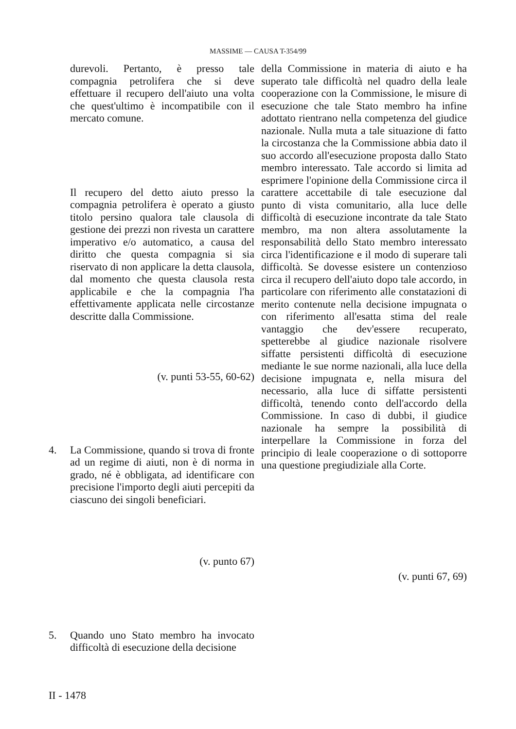MASSIME — CAUSA T-354/99
durevoli. Pertanto, è presso tale compagnia petrolifera che si deve effettuare il recupero dell'aiuto una volta che quest'ultimo è incompatibile con il mercato comune.
Il recupero del detto aiuto presso la compagnia petrolifera è operato a giusto titolo persino qualora tale clausola di gestione dei prezzi non rivesta un carattere imperativo e/o automatico, a causa del diritto che questa compagnia si sia riservato di non applicare la detta clausola, dal momento che questa clausola resta applicabile e che la compagnia l'ha effettivamente applicata nelle circostanze descritte dalla Commissione.
(v. punti 53-55, 60-62)
4. La Commissione, quando si trova di fronte ad un regime di aiuti, non è di norma in grado, né è obbligata, ad identificare con precisione l'importo degli aiuti percepiti da ciascuno dei singoli beneficiari.
(v. punto 67)
5. Quando uno Stato membro ha invocato difficoltà di esecuzione della decisione
della Commissione in materia di aiuto e ha superato tale difficoltà nel quadro della leale cooperazione con la Commissione, le misure di esecuzione che tale Stato membro ha infine adottato rientrano nella competenza del giudice nazionale. Nulla muta a tale situazione di fatto la circostanza che la Commissione abbia dato il suo accordo all'esecuzione proposta dallo Stato membro interessato. Tale accordo si limita ad esprimere l'opinione della Commissione circa il carattere accettabile di tale esecuzione dal punto di vista comunitario, alla luce delle difficoltà di esecuzione incontrate da tale Stato membro, ma non altera assolutamente la responsabilità dello Stato membro interessato circa l'identificazione e il modo di superare tali difficoltà. Se dovesse esistere un contenzioso circa il recupero dell'aiuto dopo tale accordo, in particolare con riferimento alle constatazioni di merito contenute nella decisione impugnata o con riferimento all'esatta stima del reale vantaggio che dev'essere recuperato, spetterebbe al giudice nazionale risolvere siffatte persistenti difficoltà di esecuzione mediante le sue norme nazionali, alla luce della decisione impugnata e, nella misura del necessario, alla luce di siffatte persistenti difficoltà, tenendo conto dell'accordo della Commissione. In caso di dubbi, il giudice nazionale ha sempre la possibilità di interpellare la Commissione in forza del principio di leale cooperazione o di sottoporre una questione pregiudiziale alla Corte.
(v. punti 67, 69)
II - 1478